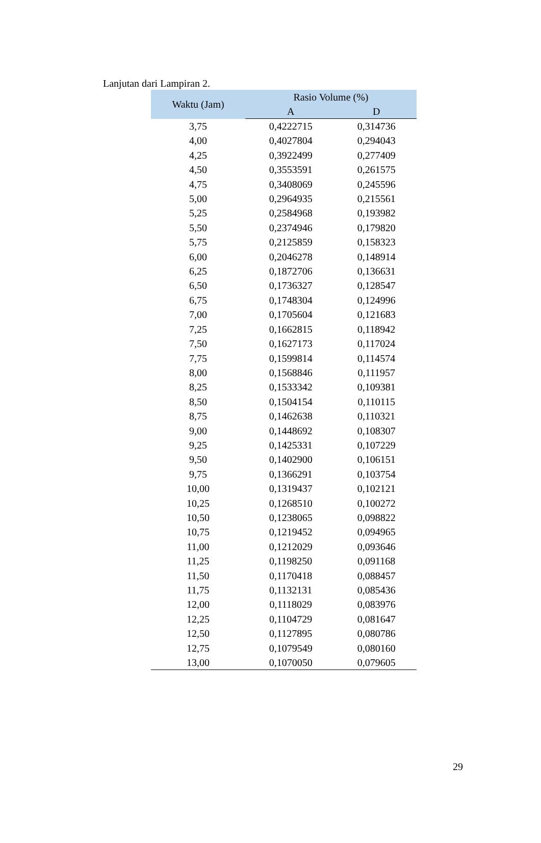Lanjutan dari Lampiran 2.
| Waktu (Jam) | Rasio Volume (%) | |
| --- | --- | --- |
| | A | D |
| 3,75 | 0,4222715 | 0,314736 |
| 4,00 | 0,4027804 | 0,294043 |
| 4,25 | 0,3922499 | 0,277409 |
| 4,50 | 0,3553591 | 0,261575 |
| 4,75 | 0,3408069 | 0,245596 |
| 5,00 | 0,2964935 | 0,215561 |
| 5,25 | 0,2584968 | 0,193982 |
| 5,50 | 0,2374946 | 0,179820 |
| 5,75 | 0,2125859 | 0,158323 |
| 6,00 | 0,2046278 | 0,148914 |
| 6,25 | 0,1872706 | 0,136631 |
| 6,50 | 0,1736327 | 0,128547 |
| 6,75 | 0,1748304 | 0,124996 |
| 7,00 | 0,1705604 | 0,121683 |
| 7,25 | 0,1662815 | 0,118942 |
| 7,50 | 0,1627173 | 0,117024 |
| 7,75 | 0,1599814 | 0,114574 |
| 8,00 | 0,1568846 | 0,111957 |
| 8,25 | 0,1533342 | 0,109381 |
| 8,50 | 0,1504154 | 0,110115 |
| 8,75 | 0,1462638 | 0,110321 |
| 9,00 | 0,1448692 | 0,108307 |
| 9,25 | 0,1425331 | 0,107229 |
| 9,50 | 0,1402900 | 0,106151 |
| 9,75 | 0,1366291 | 0,103754 |
| 10,00 | 0,1319437 | 0,102121 |
| 10,25 | 0,1268510 | 0,100272 |
| 10,50 | 0,1238065 | 0,098822 |
| 10,75 | 0,1219452 | 0,094965 |
| 11,00 | 0,1212029 | 0,093646 |
| 11,25 | 0,1198250 | 0,091168 |
| 11,50 | 0,1170418 | 0,088457 |
| 11,75 | 0,1132131 | 0,085436 |
| 12,00 | 0,1118029 | 0,083976 |
| 12,25 | 0,1104729 | 0,081647 |
| 12,50 | 0,1127895 | 0,080786 |
| 12,75 | 0,1079549 | 0,080160 |
| 13,00 | 0,1070050 | 0,079605 |
29